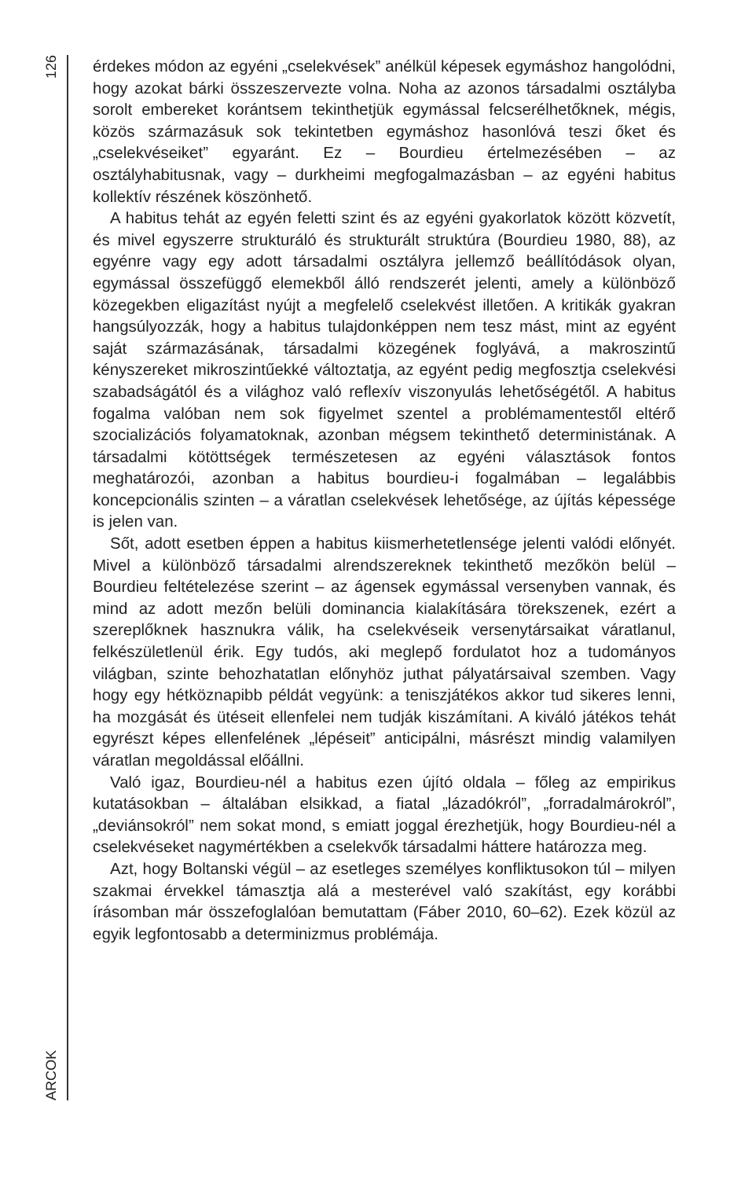126
ARCOK
érdekes módon az egyéni „cselekvések” anélkül képesek egymáshoz hangolódni, hogy azokat bárki összeszervezte volna. Noha az azonos társadalmi osztályba sorolt embereket korántsem tekinthetjük egymással felcserélhetőknek, mégis, közös származásuk sok tekintetben egymáshoz hasonlóvá teszi őket és „cselekvéseiket” egyaránt. Ez – Bourdieu értelmezésében – az osztályhabitusnak, vagy – durkheimi megfogalmazásban – az egyéni habitus kollektív részének köszönhető.
A habitus tehát az egyén feletti szint és az egyéni gyakorlatok között közvetít, és mivel egyszerre strukturáló és strukturált struktúra (Bourdieu 1980, 88), az egyénre vagy egy adott társadalmi osztályra jellemző beállítódások olyan, egymással összefüggő elemekből álló rendszerét jelenti, amely a különböző közegekben eligazítást nyújt a megfelelő cselekvést illetően. A kritikák gyakran hangsúlyozzák, hogy a habitus tulajdonképpen nem tesz mást, mint az egyént saját származásának, társadalmi közegének foglyává, a makroszintű kényszereket mikroszintűekké változtatja, az egyént pedig megfosztja cselekvési szabadságától és a világhoz való reflexív viszonyulás lehetőségétől. A habitus fogalma valóban nem sok figyelmet szentel a problémamentestől eltérő szocializációs folyamatoknak, azonban mégsem tekinthető deterministának. A társadalmi kötöttségek természetesen az egyéni választások fontos meghatározói, azonban a habitus bourdieu-i fogalmában – legalábbis koncepcionális szinten – a váratlan cselekvések lehetősége, az újítás képessége is jelen van.
Sőt, adott esetben éppen a habitus kiismerhetetlensége jelenti valódi előnyét. Mivel a különböző társadalmi alrendszereknek tekinthető mezőkön belül – Bourdieu feltételezése szerint – az ágensek egymással versenyben vannak, és mind az adott mezőn belüli dominancia kialakítására törekszenek, ezért a szereplőknek hasznukra válik, ha cselekvéseik versenytársaikat váratlanul, felkészületlenül érik. Egy tudós, aki meglepő fordulatot hoz a tudományos világban, szinte behozhatatlan előnyhöz juthat pályatársaival szemben. Vagy hogy egy hétköznapibb példát vegyünk: a teniszjátékos akkor tud sikeres lenni, ha mozgását és ütéseit ellenfelei nem tudják kiszámítani. A kiváló játékos tehát egyrészt képes ellenfelének „lépéseit” anticipálni, másrészt mindig valamilyen váratlan megoldással előállni.
Való igaz, Bourdieu-nél a habitus ezen újító oldala – főleg az empirikus kutatásokban – általában elsikkad, a fiatal „lázadókról”, „forradalmárokról”, „deviánsokról” nem sokat mond, s emiatt joggal érezhetjük, hogy Bourdieu-nél a cselekvéseket nagymértékben a cselekvők társadalmi háttere határozza meg.
Azt, hogy Boltanski végül – az esetleges személyes konfliktusokon túl – milyen szakmai érvekkel támasztja alá a mesterével való szakítást, egy korábbi írásomban már összefoglalóan bemutattam (Fáber 2010, 60–62). Ezek közül az egyik legfontosabb a determinizmus problémája.